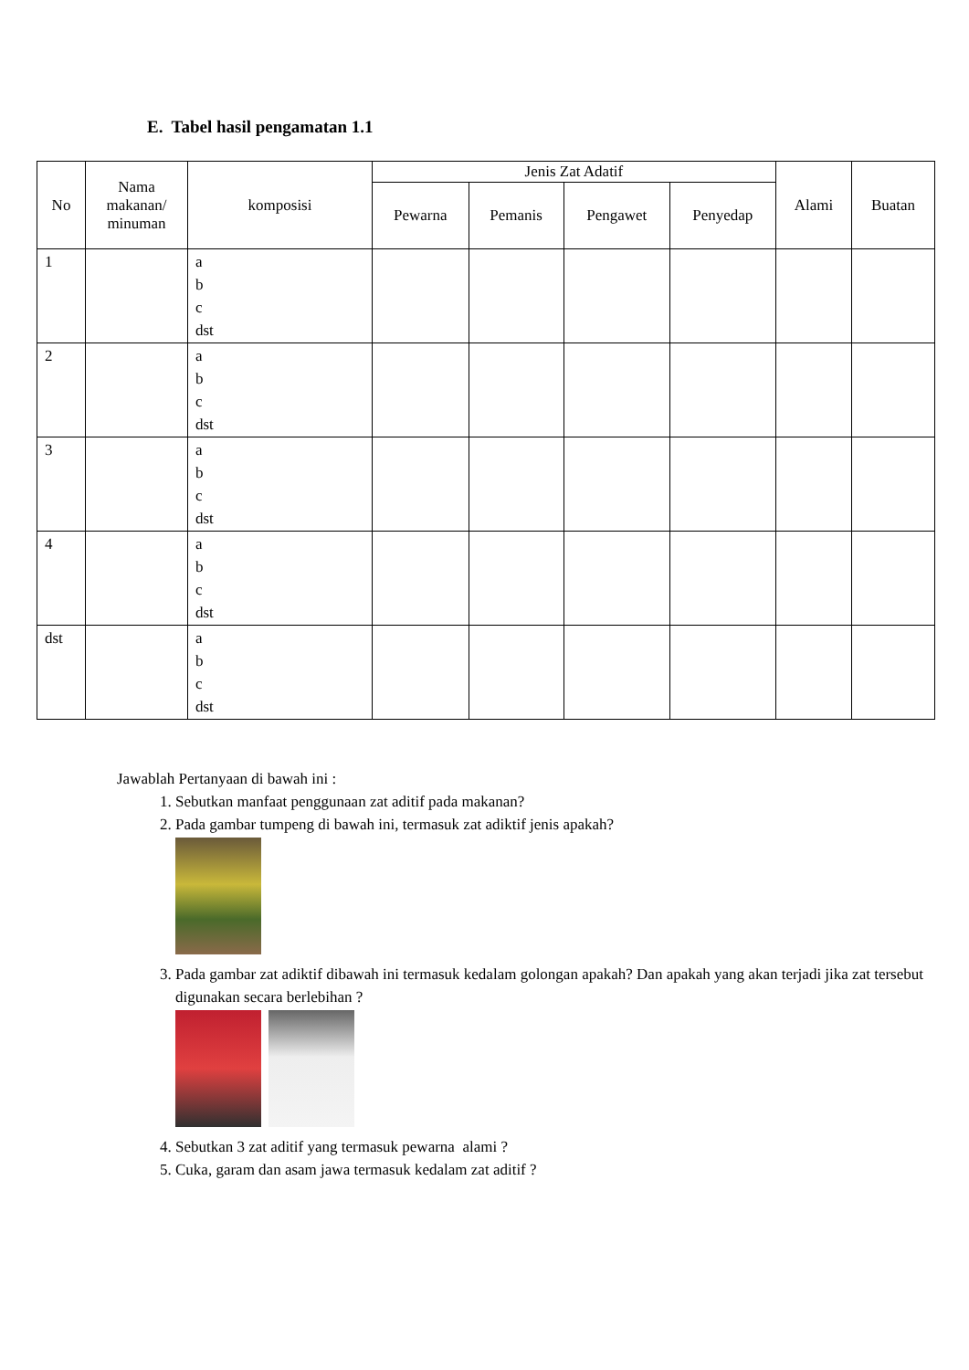E. Tabel hasil pengamatan 1.1
| No | Nama makanan/ minuman | komposisi | Jenis Zat Adatif | | | | Alami | Buatan |
| --- | --- | --- | --- | --- | --- | --- | --- | --- |
| | | | Pewarna | Pemanis | Pengawet | Penyedap | | |
| 1 | | a b c dst | | | | | | |
| 2 | | a b c dst | | | | | | |
| 3 | | a b c dst | | | | | | |
| 4 | | a b c dst | | | | | | |
| dst | | a b c dst | | | | | | |
Jawablah Pertanyaan di bawah ini :
1. Sebutkan manfaat penggunaan zat aditif pada makanan?
2. Pada gambar tumpeng di bawah ini, termasuk zat adiktif jenis apakah?
3. Pada gambar zat adiktif dibawah ini termasuk kedalam golongan apakah? Dan apakah yang akan terjadi jika zat tersebut digunakan secara berlebihan ?
4. Sebutkan 3 zat aditif yang termasuk pewarna alami ?
5. Cuka, garam dan asam jawa termasuk kedalam zat aditif ?